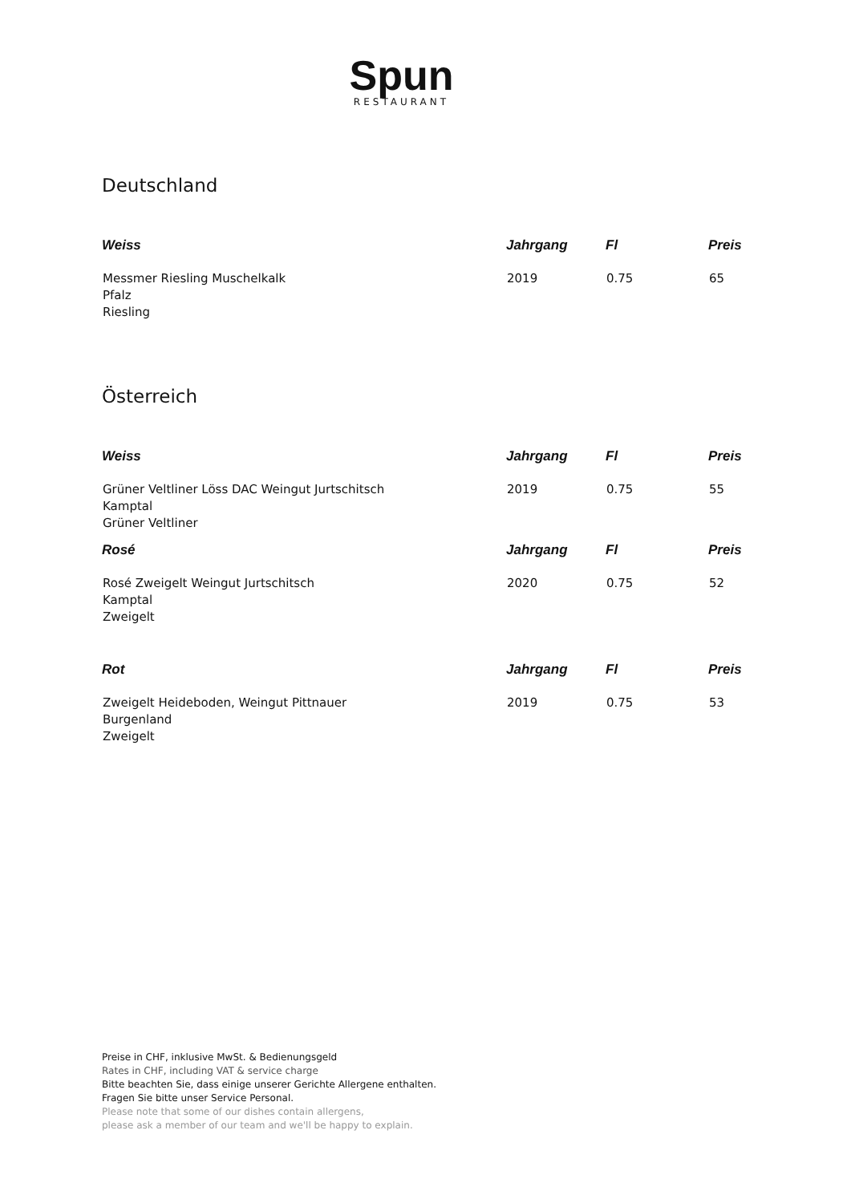Spun
RESTAURANT
Deutschland
| Weiss | Jahrgang | Fl | Preis |
| --- | --- | --- | --- |
| Messmer Riesling Muschelkalk Pfalz Riesling | 2019 | 0.75 | 65 |
Österreich
| Weiss | Jahrgang | Fl | Preis |
| --- | --- | --- | --- |
| Grüner Veltliner Löss DAC Weingut Jurtschitsch Kamptal Grüner Veltliner | 2019 | 0.75 | 55 |
| Rosé | Jahrgang | Fl | Preis |
| Rosé Zweigelt Weingut Jurtschitsch Kamptal Zweigelt | 2020 | 0.75 | 52 |
| Rot | Jahrgang | Fl | Preis |
| Zweigelt Heideboden, Weingut Pittnauer Burgenland Zweigelt | 2019 | 0.75 | 53 |
Preise in CHF, inklusive MwSt. & Bedienungsgeld
Rates in CHF, including VAT & service charge
Bitte beachten Sie, dass einige unserer Gerichte Allergene enthalten.
Fragen Sie bitte unser Service Personal.
Please note that some of our dishes contain allergens,
please ask a member of our team and we'll be happy to explain.